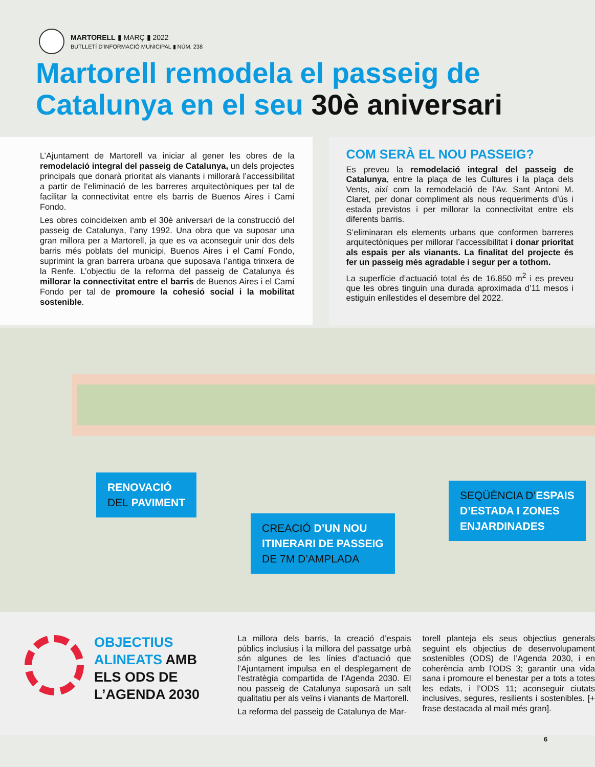MARTORELL ▮ MARÇ ▮ 2022
BUTLLETÍ D'INFORMACIÓ MUNICIPAL ▮ NÚM. 238
Martorell remodela el passeig de Catalunya en el seu 30è aniversari
L’Ajuntament de Martorell va iniciar al gener les obres de la remodelació integral del passeig de Catalunya, un dels projectes principals que donarà prioritat als vianants i millorarà l’accessibilitat a partir de l’eliminació de les barreres arquitectòniques per tal de facilitar la connectivitat entre els barris de Buenos Aires i Camí Fondo.
Les obres coincideixen amb el 30è aniversari de la construcció del passeig de Catalunya, l’any 1992. Una obra que va suposar una gran millora per a Martorell, ja que es va aconseguir unir dos dels barris més poblats del municipi, Buenos Aires i el Camí Fondo, suprimint la gran barrera urbana que suposava l’antiga trinxera de la Renfe. L’objectiu de la reforma del passeig de Catalunya és millorar la connectivitat entre el barris de Buenos Aires i el Camí Fondo per tal de promoure la cohesió social i la mobilitat sostenible.
COM SERÀ EL NOU PASSEIG?
Es preveu la remodelació integral del passeig de Catalunya, entre la plaça de les Cultures i la plaça dels Vents, així com la remodelació de l’Av. Sant Antoni M. Claret, per donar compliment als nous requeriments d’ús i estada previstos i per millorar la connectivitat entre els diferents barris.
S’eliminaran els elements urbans que conformen barreres arquitectòniques per millorar l’accessibilitat i donar prioritat als espais per als vianants. La finalitat del projecte és fer un passeig més agradable i segur per a tothom.
La superfície d’actuació total és de 16.850 m<sup>2</sup> i es preveu que les obres tinguin una durada aproximada d’11 mesos i estiguin enllestides el desembre del 2022.
RENOVACIÓ
DEL PAVIMENT
CREACIÓ D’UN NOU
ITINERARI DE PASSEIG
DE 7M D’AMPLADA
SEQÜÈNCIA D’ESPAIS
D’ESTADA I ZONES
ENJARDINADES
OBJECTIUS ALINEATS AMB ELS ODS DE L’AGENDA 2030
La millora dels barris, la creació d’espais públics inclusius i la millora del passatge urbà són algunes de les línies d’actuació que l’Ajuntament impulsa en el desplegament de l’estratègia compartida de l’Agenda 2030. El nou passeig de Catalunya suposarà un salt qualitatiu per als veïns i vianants de Martorell.
La reforma del passeig de Catalunya de Mar-
torell planteja els seus objectius generals seguint els objectius de desenvolupament sostenibles (ODS) de l’Agenda 2030, i en coherència amb l’ODS 3; garantir una vida sana i promoure el benestar per a tots a totes les edats, i l’ODS 11; aconseguir ciutats inclusives, segures, resilients i sostenibles. [+ frase destacada al mail més gran].
6